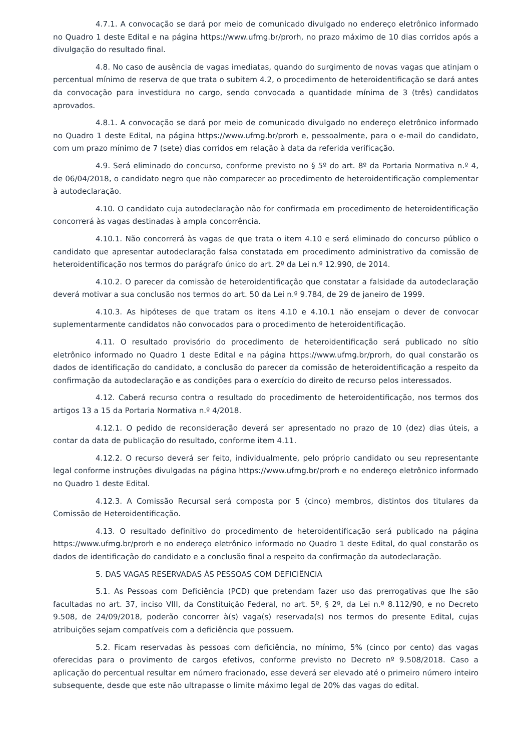4.7.1. A convocação se dará por meio de comunicado divulgado no endereço eletrônico informado no Quadro 1 deste Edital e na página https://www.ufmg.br/prorh, no prazo máximo de 10 dias corridos após a divulgação do resultado final.
4.8. No caso de ausência de vagas imediatas, quando do surgimento de novas vagas que atinjam o percentual mínimo de reserva de que trata o subitem 4.2, o procedimento de heteroidentificação se dará antes da convocação para investidura no cargo, sendo convocada a quantidade mínima de 3 (três) candidatos aprovados.
4.8.1. A convocação se dará por meio de comunicado divulgado no endereço eletrônico informado no Quadro 1 deste Edital, na página https://www.ufmg.br/prorh e, pessoalmente, para o e-mail do candidato, com um prazo mínimo de 7 (sete) dias corridos em relação à data da referida verificação.
4.9. Será eliminado do concurso, conforme previsto no § 5º do art. 8º da Portaria Normativa n.º 4, de 06/04/2018, o candidato negro que não comparecer ao procedimento de heteroidentificação complementar à autodeclaração.
4.10. O candidato cuja autodeclaração não for confirmada em procedimento de heteroidentificação concorrerá às vagas destinadas à ampla concorrência.
4.10.1. Não concorrerá às vagas de que trata o item 4.10 e será eliminado do concurso público o candidato que apresentar autodeclaração falsa constatada em procedimento administrativo da comissão de heteroidentificação nos termos do parágrafo único do art. 2º da Lei n.º 12.990, de 2014.
4.10.2. O parecer da comissão de heteroidentificação que constatar a falsidade da autodeclaração deverá motivar a sua conclusão nos termos do art. 50 da Lei n.º 9.784, de 29 de janeiro de 1999.
4.10.3. As hipóteses de que tratam os itens 4.10 e 4.10.1 não ensejam o dever de convocar suplementarmente candidatos não convocados para o procedimento de heteroidentificação.
4.11. O resultado provisório do procedimento de heteroidentificação será publicado no sítio eletrônico informado no Quadro 1 deste Edital e na página https://www.ufmg.br/prorh, do qual constarão os dados de identificação do candidato, a conclusão do parecer da comissão de heteroidentificação a respeito da confirmação da autodeclaração e as condições para o exercício do direito de recurso pelos interessados.
4.12. Caberá recurso contra o resultado do procedimento de heteroidentificação, nos termos dos artigos 13 a 15 da Portaria Normativa n.º 4/2018.
4.12.1. O pedido de reconsideração deverá ser apresentado no prazo de 10 (dez) dias úteis, a contar da data de publicação do resultado, conforme item 4.11.
4.12.2. O recurso deverá ser feito, individualmente, pelo próprio candidato ou seu representante legal conforme instruções divulgadas na página https://www.ufmg.br/prorh e no endereço eletrônico informado no Quadro 1 deste Edital.
4.12.3. A Comissão Recursal será composta por 5 (cinco) membros, distintos dos titulares da Comissão de Heteroidentificação.
4.13. O resultado definitivo do procedimento de heteroidentificação será publicado na página https://www.ufmg.br/prorh e no endereço eletrônico informado no Quadro 1 deste Edital, do qual constarão os dados de identificação do candidato e a conclusão final a respeito da confirmação da autodeclaração.
5. DAS VAGAS RESERVADAS ÀS PESSOAS COM DEFICIÊNCIA
5.1. As Pessoas com Deficiência (PCD) que pretendam fazer uso das prerrogativas que lhe são facultadas no art. 37, inciso VIII, da Constituição Federal, no art. 5º, § 2º, da Lei n.º 8.112/90, e no Decreto 9.508, de 24/09/2018, poderão concorrer à(s) vaga(s) reservada(s) nos termos do presente Edital, cujas atribuições sejam compatíveis com a deficiência que possuem.
5.2. Ficam reservadas às pessoas com deficiência, no mínimo, 5% (cinco por cento) das vagas oferecidas para o provimento de cargos efetivos, conforme previsto no Decreto nº 9.508/2018. Caso a aplicação do percentual resultar em número fracionado, esse deverá ser elevado até o primeiro número inteiro subsequente, desde que este não ultrapasse o limite máximo legal de 20% das vagas do edital.